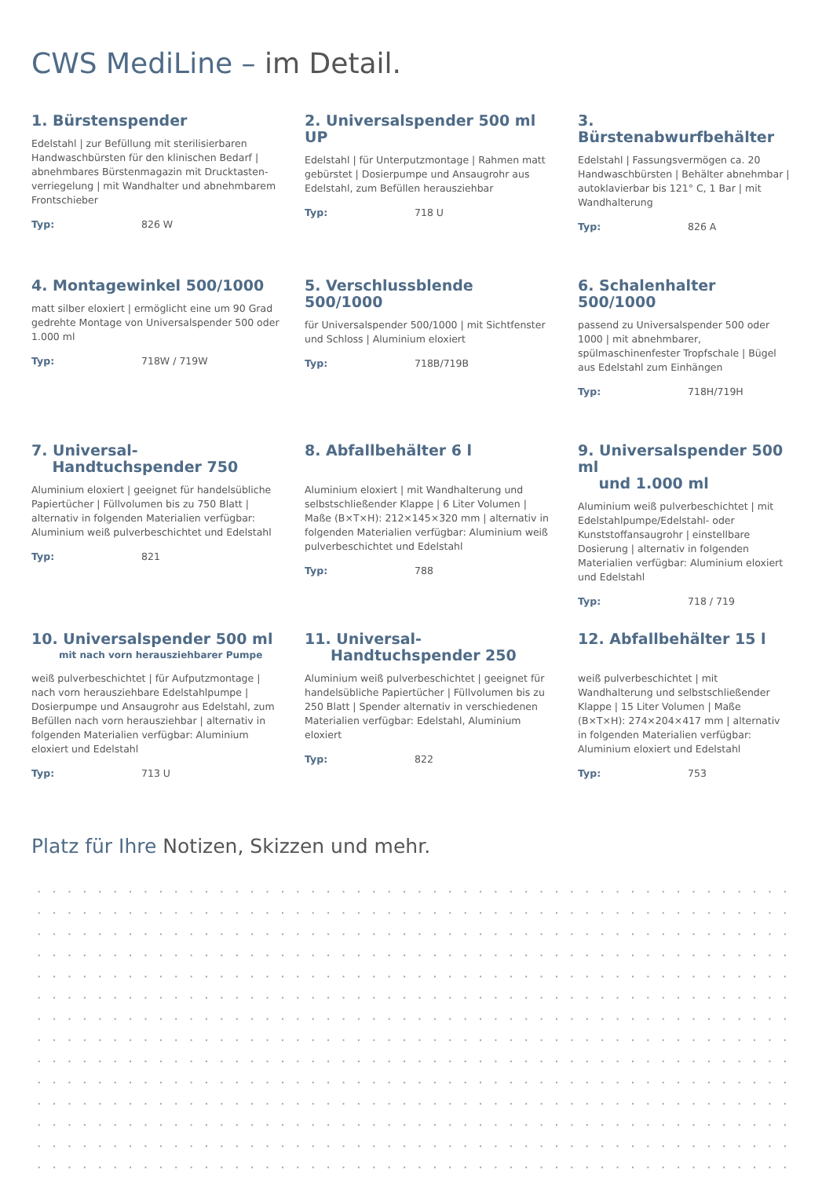CWS MediLine – im Detail.
1. Bürstenspender
Edelstahl | zur Befüllung mit sterilisierbaren Handwaschbürsten für den klinischen Bedarf | abnehmbares Bürstenmagazin mit Drucktasten­verriegelung | mit Wandhalter und abnehm­barem Frontschieber
Typ: 826 W
2. Universalspender 500 ml UP
Edelstahl | für Unterputzmontage | Rahmen matt gebürstet | Dosierpumpe und Ansaugrohr aus Edelstahl, zum Befüllen herausziehbar
Typ: 718 U
3. Bürstenabwurfbehälter
Edelstahl | Fassungsvermögen ca. 20 Hand­waschbürsten | Behälter abnehmbar | autoklavierbar bis 121° C, 1 Bar | mit Wandhalterung
Typ: 826 A
4. Montagewinkel 500/1000
matt silber eloxiert | ermöglicht eine um 90 Grad gedrehte Montage von Universalspender 500 oder 1.000 ml
Typ: 718W / 719W
5. Verschlussblende 500/1000
für Universalspender 500/1000 | mit Sichtfenster und Schloss | Aluminium eloxiert
Typ: 718B/719B
6. Schalenhalter 500/1000
passend zu Universalspender 500 oder 1000 | mit abnehmbarer, spülmaschinenfester Tropf­schale | Bügel aus Edelstahl zum Einhängen
Typ: 718H/719H
7. Universal-
Handtuchspender 750
Aluminium eloxiert | geeignet für handels­übliche Papiertücher | Füllvolumen bis zu 750 Blatt | alternativ in folgenden Materialien verfügbar: Aluminium weiß pulverbeschichtet und Edelstahl
Typ: 821
8. Abfallbehälter 6 l
Aluminium eloxiert | mit Wandhalterung und selbstschließender Klappe | 6 Liter Volumen | Maße (B×T×H): 212×145×320 mm | alternativ in folgenden Materialien verfügbar: Aluminium weiß pulverbeschichtet und Edelstahl
Typ: 788
9. Universalspender 500 ml
und 1.000 ml
Aluminium weiß pulverbeschichtet | mit Edelstahlpumpe/Edelstahl- oder Kunststoffansaugrohr | einstellbare Dosierung | alternativ in folgenden Materialien verfügbar: Aluminium eloxiert und Edelstahl
Typ: 718 / 719
10. Universalspender 500 ml
mit nach vorn herausziehbarer Pumpe
weiß pulverbeschichtet | für Aufputzmontage | nach vorn herausziehbare Edelstahlpumpe | Dosierpumpe und Ansaugrohr aus Edelstahl, zum Befüllen nach vorn herausziehbar | alternativ in folgenden Materialien verfügbar: Aluminium eloxiert und Edelstahl
Typ: 713 U
11. Universal-
Handtuchspender 250
Aluminium weiß pulverbeschichtet | geeignet für handelsübliche Papiertücher | Füllvolumen bis zu 250 Blatt | Spender alternativ in verschiedenen Materialien verfügbar: Edelstahl, Aluminium eloxiert
Typ: 822
12. Abfallbehälter 15 l
weiß pulverbeschichtet | mit Wandhalterung und selbstschließender Klappe | 15 Liter Volumen | Maße (B×T×H): 274×204×417 mm | alternativ in folgenden Materialien verfügbar: Aluminium eloxiert und Edelstahl
Typ: 753
Platz für Ihre Notizen, Skizzen und mehr.